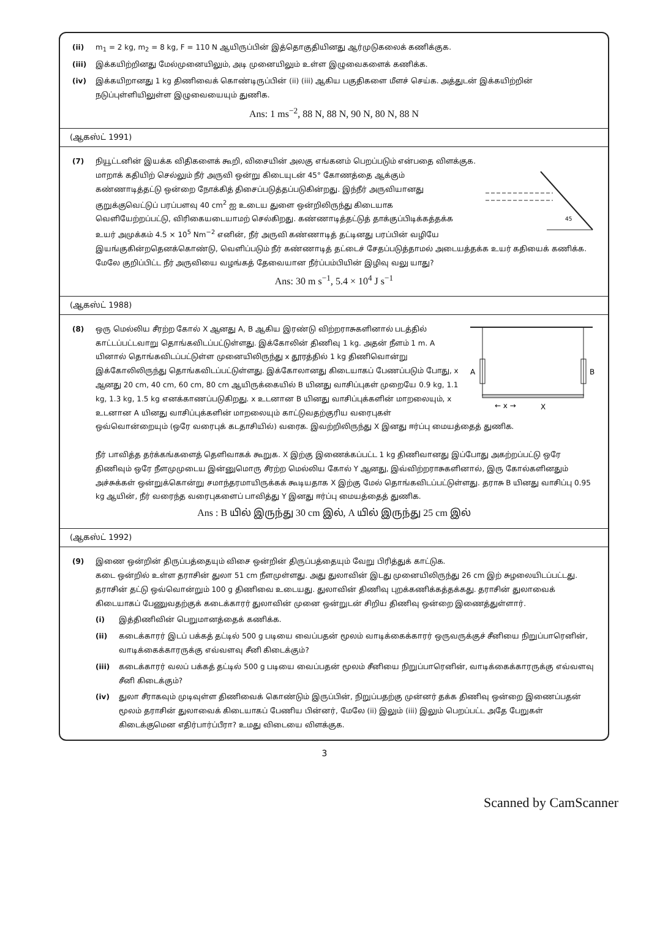(ii) m<sub>1</sub> = 2 kg, m<sub>2</sub> = 8 kg, F = 110 N ஆயிருப்பின் இத்தொகுதியினது ஆர்முடுகலைக் கணிக்குக.
(iii) இக்கயிற்றினது மேல்முனையிலும், அடி முனையிலும் உள்ள இழுவைகளைக் கணிக்க.
(iv) இக்கயிறானது 1 kg திணிவைக் கொண்டிருப்பின் (ii) (iii) ஆகிய பகுதிகளை மீளச் செய்க. அத்துடன் இக்கயிற்றின் நடுப்புள்ளியிலுள்ள இழுவையையும் துணிக.
Ans: 1 ms<sup>−2</sup>, 88 N, 88 N, 90 N, 80 N, 88 N
(ஆகஸ்ட் 1991)
(7) நியூட்டனின் இயக்க விதிகளைக் கூறி, விசையின் அலகு எங்கனம் பெறப்படும் என்பதை விளக்குக.
45
மாறாக் கதியிற் செல்லும் நீர் அருவி ஒன்று கிடையுடன் 45° கோணத்தை ஆக்கும் கண்ணாடித்தட்டு ஒன்றை நோக்கித் திசைப்படுத்தப்படுகின்றது. இந்நீர் அருவியானது குறுக்குவெட்டுப் பரப்பளவு 40 cm<sup>2</sup> ஐ உடைய துளை ஒன்றிலிருந்து கிடையாக வெளியேற்றப்பட்டு, விரிகையடையாமற் செல்கிறது. கண்ணாடித்தட்டுத் தாக்குப்பிடிக்கத்தக்க உயர் அமுக்கம் 4.5 × 10<sup>5</sup> Nm<sup>−2</sup> எனின், நீர் அருவி கண்ணாடித் தட்டினது பரப்பின் வழியே இயங்குகின்றதெனக்கொண்டு, வெளிப்படும் நீர் கண்ணாடித் தட்டைச் சேதப்படுத்தாமல் அடையத்தக்க உயர் கதியைக் கணிக்க. மேலே குறிப்பிட்ட நீர் அருவியை வழங்கத் தேவையான நீர்ப்பம்பியின் இழிவு வலு யாது?
Ans: 30 m s<sup>−1</sup>, 5.4 × 10<sup>4</sup> J s<sup>−1</sup>
(ஆகஸ்ட் 1988)
(8)
A
B
← x →
X
ஒரு மெல்லிய சீரற்ற கோல் X ஆனது A, B ஆகிய இரண்டு விற்றராசுகளினால் படத்தில் காட்டப்பட்டவாறு தொங்கவிடப்பட்டுள்ளது. இக்கோலின் திணிவு 1 kg. அதன் நீளம் 1 m. A யினால் தொங்கவிடப்பட்டுள்ள முனையிலிருந்து x தூரத்தில் 1 kg திணிவொன்று இக்கோலிலிருந்து தொங்கவிடப்பட்டுள்ளது. இக்கோலானது கிடையாகப் பேணப்படும் போது, x ஆனது 20 cm, 40 cm, 60 cm, 80 cm ஆயிருக்கையில் B யினது வாசிப்புகள் முறையே 0.9 kg, 1.1 kg, 1.3 kg, 1.5 kg எனக்காணப்படுகிறது. x உடனான B யினது வாசிப்புக்களின் மாறலையும், x உடனான A யினது வாசிப்புக்களின் மாறலையும் காட்டுவதற்குரிய வரைபுகள் ஒவ்வொன்றையும் (ஒரே வரைபுக் கடதாசியில்) வரைக. இவற்றிலிருந்து X இனது ஈர்ப்பு மையத்தைத் துணிக.
நீர் பாவித்த தர்க்கங்களைத் தெளிவாகக் கூறுக. X இற்கு இணைக்கப்பட்ட 1 kg திணிவானது இப்போது அகற்றப்பட்டு ஒரே திணிவும் ஒரே நீளமுமுடைய இன்னுமொரு சீரற்ற மெல்லிய கோல் Y ஆனது, இவ்விற்றராசுகளினால், இரு கோல்களினதும் அச்சுக்கள் ஒன்றுக்கொன்று சமாந்தரமாயிருக்கக் கூடியதாக X இற்கு மேல் தொங்கவிடப்பட்டுள்ளது. தராசு B யினது வாசிப்பு 0.95 kg ஆயின், நீர் வரைந்த வரைபுகளைப் பாவித்து Y இனது ஈர்ப்பு மையத்தைத் துணிக.
Ans : B யில் இருந்து 30 cm இல், A யில் இருந்து 25 cm இல்
(ஆகஸ்ட் 1992)
(9) இணை ஒன்றின் திருப்பத்தையும் விசை ஒன்றின் திருப்பத்தையும் வேறு பிரித்துக் காட்டுக.
கடை ஒன்றில் உள்ள தராசின் துலா 51 cm நீளமுள்ளது. அது துலாவின் இடது முனையிலிருந்து 26 cm இற் சுழலையிடப்பட்டது. தராசின் தட்டு ஒவ்வொன்றும் 100 g திணிவை உடையது. துலாவின் திணிவு புறக்கணிக்கத்தக்கது. தராசின் துலாவைக் கிடையாகப் பேணுவதற்குக் கடைக்காரர் துலாவின் முனை ஒன்றுடன் சிறிய திணிவு ஒன்றை இணைத்துள்ளார்.
(i) இத்திணிவின் பெறுமானத்தைக் கணிக்க.
(ii) கடைக்காரர் இடப் பக்கத் தட்டில் 500 g படியை வைப்பதன் மூலம் வாடிக்கைக்காரர் ஒருவருக்குச் சீனியை நிறுப்பாரெனின், வாடிக்கைக்காரருக்கு எவ்வளவு சீனி கிடைக்கும்?
(iii) கடைக்காரர் வலப் பக்கத் தட்டில் 500 g படியை வைப்பதன் மூலம் சீனியை நிறுப்பாரெனின், வாடிக்கைக்காரருக்கு எவ்வளவு சீனி கிடைக்கும்?
(iv) துலா சீராகவும் முடிவுள்ள திணிவைக் கொண்டும் இருப்பின், நிறுப்பதற்கு முன்னர் தக்க திணிவு ஒன்றை இணைப்பதன் மூலம் தராசின் துலாவைக் கிடையாகப் பேணிய பின்னர், மேலே (ii) இலும் (iii) இலும் பெறப்பட்ட அதே பேறுகள் கிடைக்குமென எதிர்பார்ப்பீரா? உமது விடையை விளக்குக.
3
Scanned by CamScanner